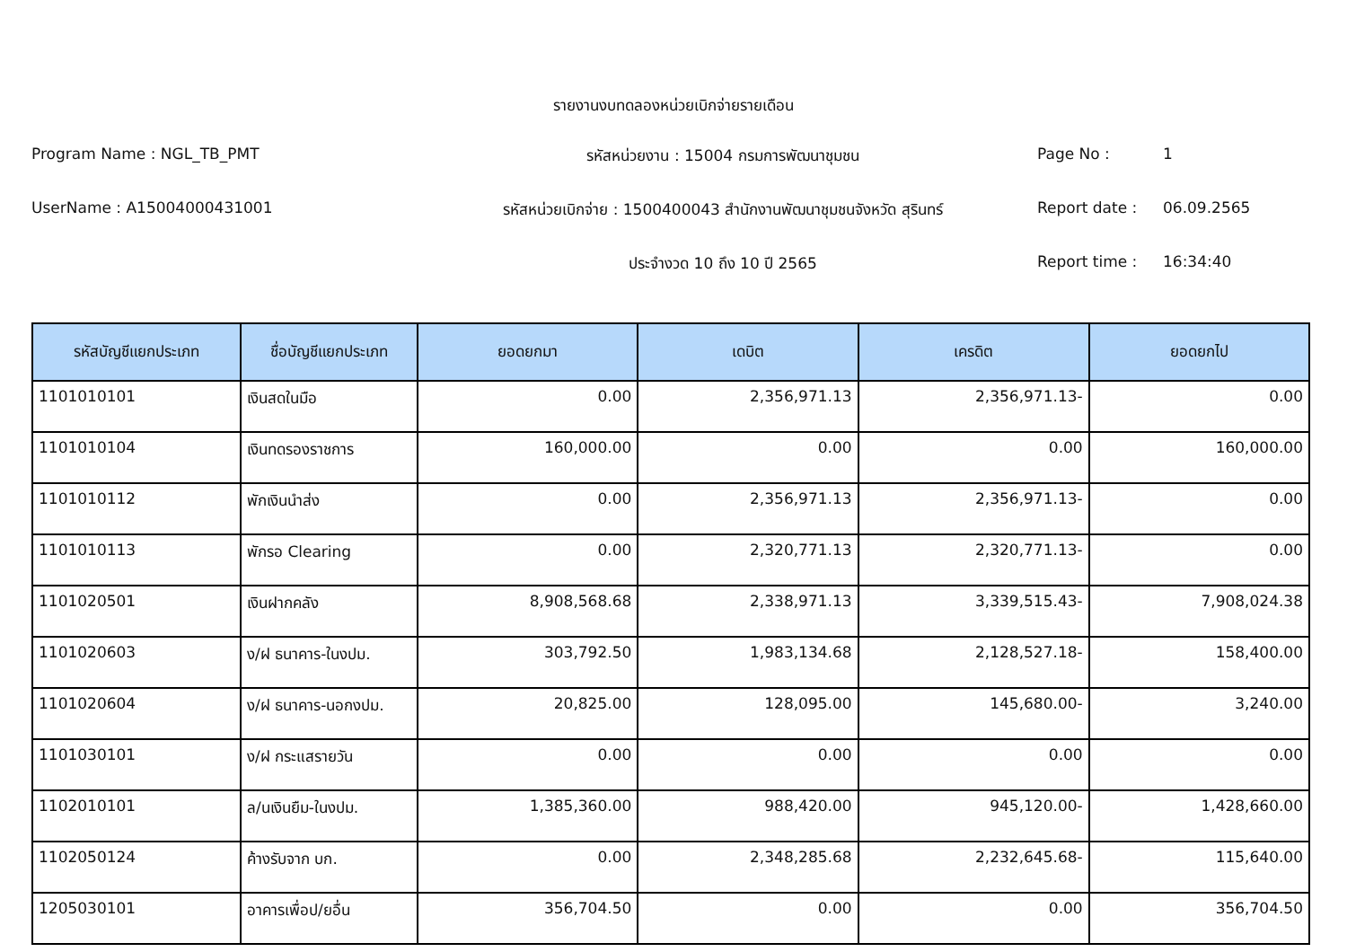รายงานงบทดลองหน่วยเบิกจ่ายรายเดือน
Program Name : NGL_TB_PMT
รหัสหน่วยงาน : 15004 กรมการพัฒนาชุมชน
Page No :
1
UserName : A15004000431001
รหัสหน่วยเบิกจ่าย : 1500400043 สำนักงานพัฒนาชุมชนจังหวัด สุรินทร์
Report date :
06.09.2565
ประจำงวด 10 ถึง 10 ปี 2565
Report time :
16:34:40
| รหัสบัญชีแยกประเภท | ชื่อบัญชีแยกประเภท | ยอดยกมา | เดบิต | เครดิต | ยอดยกไป |
| --- | --- | --- | --- | --- | --- |
| 1101010101 | เงินสดในมือ | 0.00 | 2,356,971.13 | 2,356,971.13- | 0.00 |
| 1101010104 | เงินทดรองราชการ | 160,000.00 | 0.00 | 0.00 | 160,000.00 |
| 1101010112 | พักเงินนำส่ง | 0.00 | 2,356,971.13 | 2,356,971.13- | 0.00 |
| 1101010113 | พักรอ Clearing | 0.00 | 2,320,771.13 | 2,320,771.13- | 0.00 |
| 1101020501 | เงินฝากคลัง | 8,908,568.68 | 2,338,971.13 | 3,339,515.43- | 7,908,024.38 |
| 1101020603 | ง/ฝ ธนาคาร-ในงปม. | 303,792.50 | 1,983,134.68 | 2,128,527.18- | 158,400.00 |
| 1101020604 | ง/ฝ ธนาคาร-นอกงปม. | 20,825.00 | 128,095.00 | 145,680.00- | 3,240.00 |
| 1101030101 | ง/ฝ กระแสรายวัน | 0.00 | 0.00 | 0.00 | 0.00 |
| 1102010101 | ล/นเงินยืม-ในงปม. | 1,385,360.00 | 988,420.00 | 945,120.00- | 1,428,660.00 |
| 1102050124 | ค้างรับจาก บก. | 0.00 | 2,348,285.68 | 2,232,645.68- | 115,640.00 |
| 1205030101 | อาคารเพื่อป/ยอื่น | 356,704.50 | 0.00 | 0.00 | 356,704.50 |